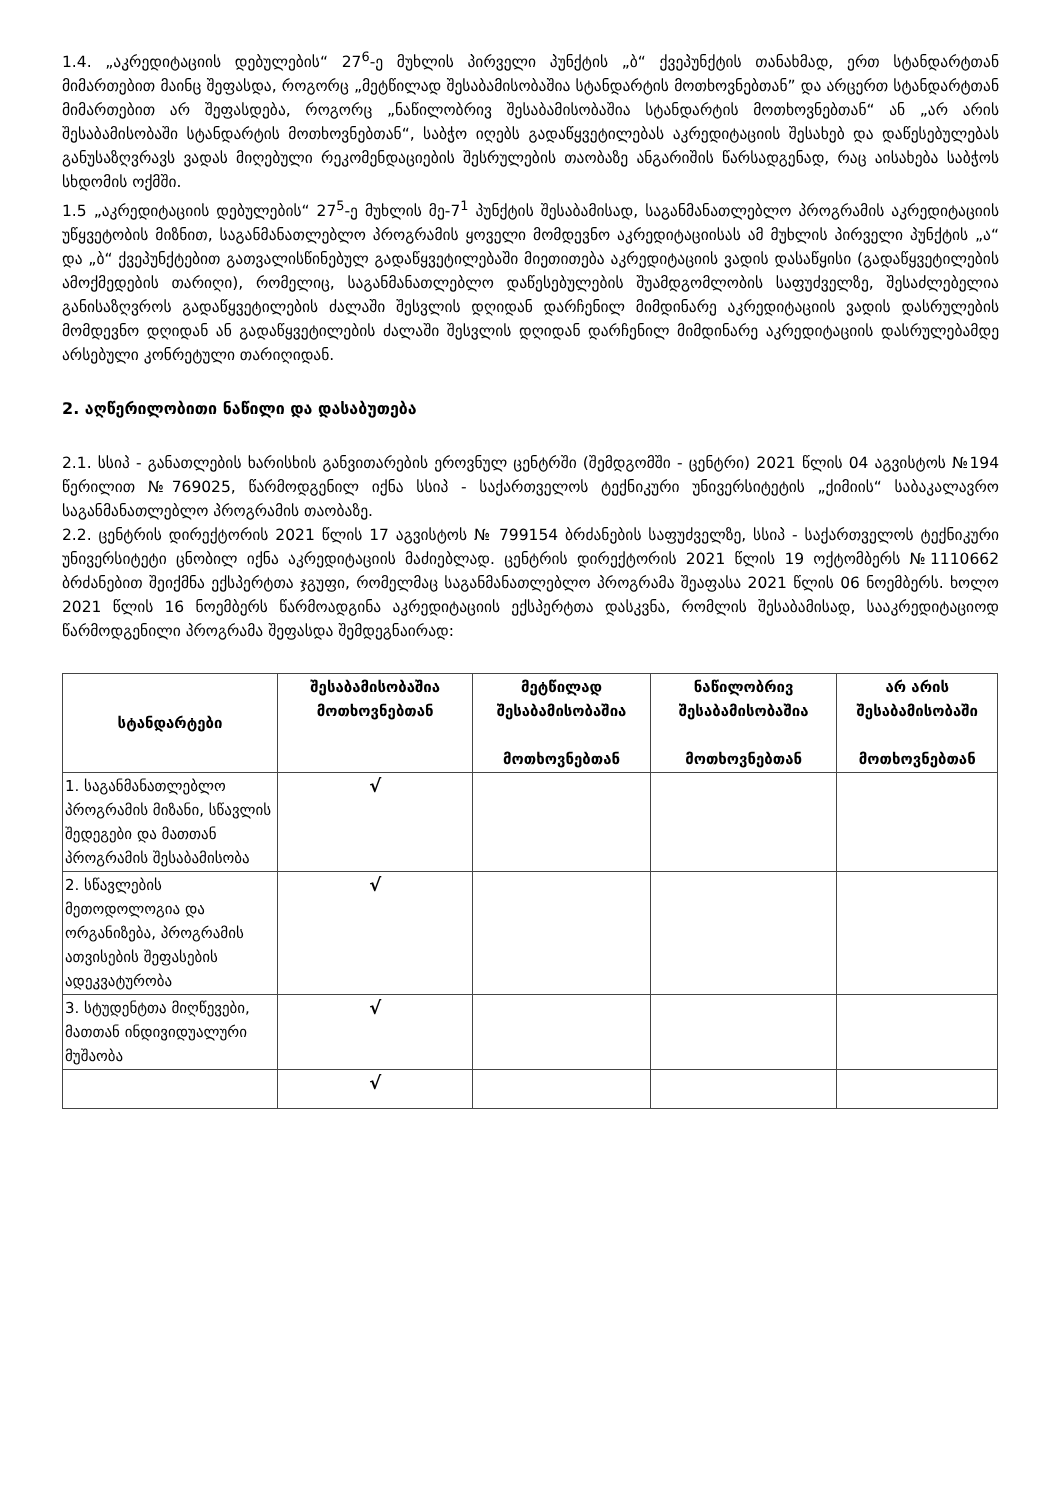1.4. „აკრედიტაციის დებულების“ 27<sup>6</sup>-ე მუხლის პირველი პუნქტის „ბ“ ქვეპუნქტის თანახმად, ერთ სტანდარტთან მიმართებით მაინც შეფასდა, როგორც „მეტწილად შესაბამისობაშია სტანდარტის მოთხოვნებთან” და არცერთ სტანდარტთან მიმართებით არ შეფასდება, როგორც „ნაწილობრივ შესაბამისობაშია სტანდარტის მოთხოვნებთან“ ან „არ არის შესაბამისობაში სტანდარტის მოთხოვნებთან“, საბჭო იღებს გადაწყვეტილებას აკრედიტაციის შესახებ და დაწესებულებას განუსაზღვრავს ვადას მიღებული რეკომენდაციების შესრულების თაობაზე ანგარიშის წარსადგენად, რაც აისახება საბჭოს სხდომის ოქმში.
1.5 „აკრედიტაციის დებულების“ 27<sup>5</sup>-ე მუხლის მე-7<sup>1</sup> პუნქტის შესაბამისად, საგანმანათლებლო პროგრამის აკრედიტაციის უწყვეტობის მიზნით, საგანმანათლებლო პროგრამის ყოველი მომდევნო აკრედიტაციისას ამ მუხლის პირველი პუნქტის „ა“ და „ბ“ ქვეპუნქტებით გათვალისწინებულ გადაწყვეტილებაში მიეთითება აკრედიტაციის ვადის დასაწყისი (გადაწყვეტილების ამოქმედების თარიღი), რომელიც, საგანმანათლებლო დაწესებულების შუამდგომლობის საფუძველზე, შესაძლებელია განისაზღვროს გადაწყვეტილების ძალაში შესვლის დღიდან დარჩენილ მიმდინარე აკრედიტაციის ვადის დასრულების მომდევნო დღიდან ან გადაწყვეტილების ძალაში შესვლის დღიდან დარჩენილ მიმდინარე აკრედიტაციის დასრულებამდე არსებული კონრეტული თარიღიდან.
2. აღწერილობითი ნაწილი და დასაბუთება
2.1. სსიპ - განათლების ხარისხის განვითარების ეროვნულ ცენტრში (შემდგომში - ცენტრი) 2021 წლის 04 აგვისტოს №194 წერილით №769025, წარმოდგენილ იქნა სსიპ - საქართველოს ტექნიკური უნივერსიტეტის „ქიმიის“ საბაკალავრო საგანმანათლებლო პროგრამის თაობაზე.
2.2. ცენტრის დირექტორის 2021 წლის 17 აგვისტოს № 799154 ბრძანების საფუძველზე, სსიპ - საქართველოს ტექნიკური უნივერსიტეტი ცნობილ იქნა აკრედიტაციის მაძიებლად. ცენტრის დირექტორის 2021 წლის 19 ოქტომბერს №1110662 ბრძანებით შეიქმნა ექსპერტთა ჯგუფი, რომელმაც საგანმანათლებლო პროგრამა შეაფასა 2021 წლის 06 ნოემბერს. ხოლო 2021 წლის 16 ნოემბერს წარმოადგინა აკრედიტაციის ექსპერტთა დასკვნა, რომლის შესაბამისად, სააკრედიტაციოდ წარმოდგენილი პროგრამა შეფასდა შემდეგნაირად:
| სტანდარტები | შესაბამისობაშია მოთხოვნებთან | მეტწილად შესაბამისობაშია მოთხოვნებთან | ნაწილობრივ შესაბამისობაშია მოთხოვნებთან | არ არის შესაბამისობაში მოთხოვნებთან |
| --- | --- | --- | --- | --- |
| 1. საგანმანათლებლო პროგრამის მიზანი, სწავლის შედეგები და მათთან პროგრამის შესაბამისობა | √ | | | |
| 2. სწავლების მეთოდოლოგია და ორგანიზება, პროგრამის ათვისების შეფასების ადეკვატურობა | √ | | | |
| 3. სტუდენტთა მიღწევები, მათთან ინდივიდუალური მუშაობა | √ | | | |
| | √ | | | |